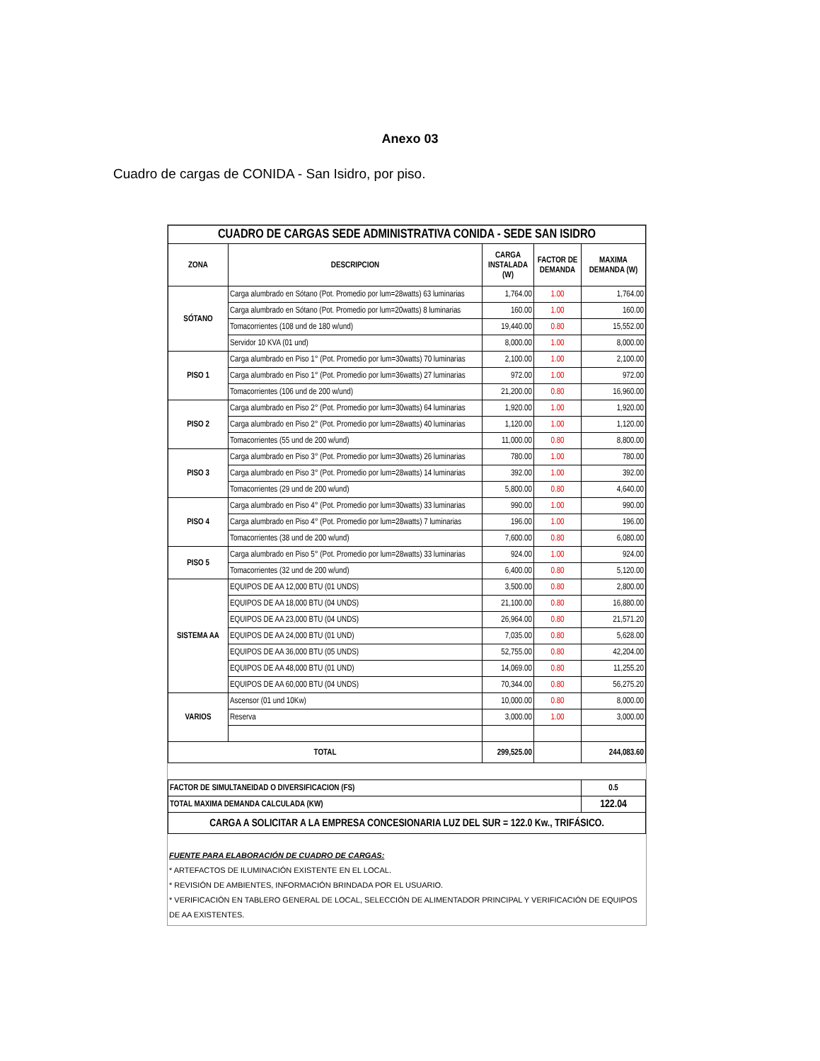Anexo 03
Cuadro de cargas de CONIDA - San Isidro, por piso.
| CUADRO DE CARGAS SEDE ADMINISTRATIVA CONIDA - SEDE SAN ISIDRO | | | | |
| ZONA | DESCRIPCION | CARGA INSTALADA (W) | FACTOR DE DEMANDA | MAXIMA DEMANDA (W) |
| SÓTANO | Carga alumbrado en Sótano (Pot. Promedio por lum=28watts) 63 luminarias | 1,764.00 | 1.00 | 1,764.00 |
| | Carga alumbrado en Sótano (Pot. Promedio por lum=20watts) 8 luminarias | 160.00 | 1.00 | 160.00 |
| | Tomacorrientes (108 und de 180 w/und) | 19,440.00 | 0.80 | 15,552.00 |
| | Servidor 10 KVA (01 und) | 8,000.00 | 1.00 | 8,000.00 |
| PISO 1 | Carga alumbrado en Piso 1° (Pot. Promedio por lum=30watts) 70 luminarias | 2,100.00 | 1.00 | 2,100.00 |
| | Carga alumbrado en Piso 1° (Pot. Promedio por lum=36watts) 27 luminarias | 972.00 | 1.00 | 972.00 |
| | Tomacorrientes (106 und de 200 w/und) | 21,200.00 | 0.80 | 16,960.00 |
| PISO 2 | Carga alumbrado en Piso 2° (Pot. Promedio por lum=30watts) 64 luminarias | 1,920.00 | 1.00 | 1,920.00 |
| | Carga alumbrado en Piso 2° (Pot. Promedio por lum=28watts) 40 luminarias | 1,120.00 | 1.00 | 1,120.00 |
| | Tomacorrientes (55 und de 200 w/und) | 11,000.00 | 0.80 | 8,800.00 |
| PISO 3 | Carga alumbrado en Piso 3° (Pot. Promedio por lum=30watts) 26 luminarias | 780.00 | 1.00 | 780.00 |
| | Carga alumbrado en Piso 3° (Pot. Promedio por lum=28watts) 14 luminarias | 392.00 | 1.00 | 392.00 |
| | Tomacorrientes (29 und de 200 w/und) | 5,800.00 | 0.80 | 4,640.00 |
| PISO 4 | Carga alumbrado en Piso 4° (Pot. Promedio por lum=30watts) 33 luminarias | 990.00 | 1.00 | 990.00 |
| | Carga alumbrado en Piso 4° (Pot. Promedio por lum=28watts) 7 luminarias | 196.00 | 1.00 | 196.00 |
| | Tomacorrientes (38 und de 200 w/und) | 7,600.00 | 0.80 | 6,080.00 |
| PISO 5 | Carga alumbrado en Piso 5° (Pot. Promedio por lum=28watts) 33 luminarias | 924.00 | 1.00 | 924.00 |
| | Tomacorrientes (32 und de 200 w/und) | 6,400.00 | 0.80 | 5,120.00 |
| SISTEMA AA | EQUIPOS DE AA 12,000 BTU (01 UNDS) | 3,500.00 | 0.80 | 2,800.00 |
| | EQUIPOS DE AA 18,000 BTU (04 UNDS) | 21,100.00 | 0.80 | 16,880.00 |
| | EQUIPOS DE AA 23,000 BTU (04 UNDS) | 26,964.00 | 0.80 | 21,571.20 |
| | EQUIPOS DE AA 24,000 BTU (01 UND) | 7,035.00 | 0.80 | 5,628.00 |
| | EQUIPOS DE AA 36,000 BTU (05 UNDS) | 52,755.00 | 0.80 | 42,204.00 |
| | EQUIPOS DE AA 48,000 BTU (01 UND) | 14,069.00 | 0.80 | 11,255.20 |
| | EQUIPOS DE AA 60,000 BTU (04 UNDS) | 70,344.00 | 0.80 | 56,275.20 |
| VARIOS | Ascensor (01 und 10Kw) | 10,000.00 | 0.80 | 8,000.00 |
| | Reserva | 3,000.00 | 1.00 | 3,000.00 |
| TOTAL | | 299,525.00 | | 244,083.60 |
| FACTOR DE SIMULTANEIDAD O DIVERSIFICACION (FS) | | | | 0.5 |
| TOTAL MAXIMA DEMANDA CALCULADA (KW) | | | | 122.04 |
| CARGA A SOLICITAR A LA EMPRESA CONCESIONARIA LUZ DEL SUR = 122.0 Kw., TRIFÁSICO. | | | | |
FUENTE PARA ELABORACIÓN DE CUADRO DE CARGAS:
* ARTEFACTOS DE ILUMINACIÓN EXISTENTE EN EL LOCAL.
* REVISIÓN DE AMBIENTES, INFORMACIÓN BRINDADA POR EL USUARIO.
* VERIFICACIÓN EN TABLERO GENERAL DE LOCAL, SELECCIÓN DE ALIMENTADOR PRINCIPAL Y VERIFICACIÓN DE EQUIPOS DE AA EXISTENTES.